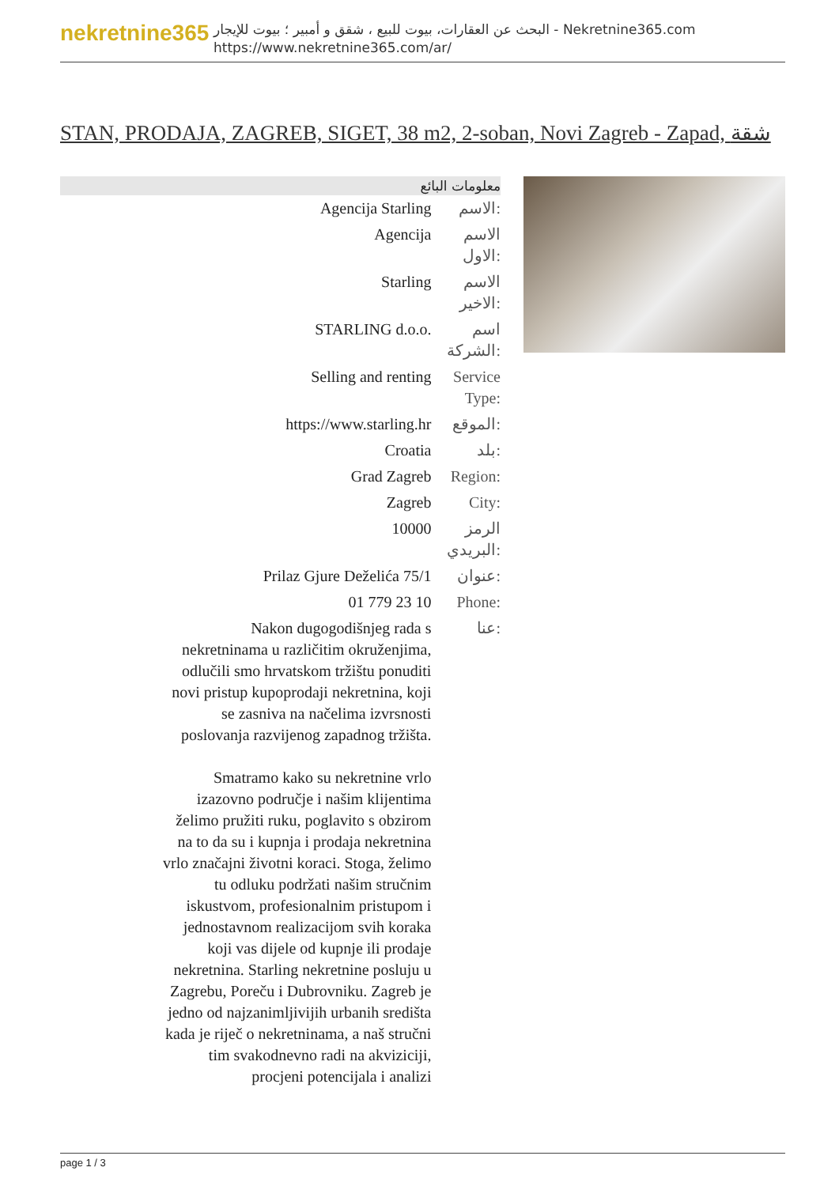nekretnine365
البحث عن العقارات، بيوت للبيع ، شقق و أمبير ؛ بيوت للإيجار - Nekretnine365.com
https://www.nekretnine365.com/ar/
STAN, PRODAJA, ZAGREB, SIGET, 38 m2, 2-soban, Novi Zagreb - Zapad, شقة
| معلومات البائع | |
| --- | --- |
| Agencija Starling | الاسم: |
| Agencija | الاسم الاول: |
| Starling | الاسم الاخير: |
| STARLING d.o.o. | اسم الشركة: |
| Selling and renting | Service Type: |
| https://www.starling.hr | الموقع: |
| Croatia | بلد: |
| Grad Zagreb | Region: |
| Zagreb | City: |
| 10000 | الرمز البريدي: |
| Prilaz Gjure Deželića 75/1 | عنوان: |
| 01 779 23 10 | Phone: |
| Nakon dugogodišnjeg rada s nekretninama u različitim okruženjima, odlučili smo hrvatskom tržištu ponuditi novi pristup kupoprodaji nekretnina, koji se zasniva na načelima izvrsnosti poslovanja razvijenog zapadnog tržišta. Smatramo kako su nekretnine vrlo izazovno područje i našim klijentima želimo pružiti ruku, poglavito s obzirom na to da su i kupnja i prodaja nekretnina vrlo značajni životni koraci. Stoga, želimo tu odluku podržati našim stručnim iskustvom, profesionalnim pristupom i jednostavnom realizacijom svih koraka koji vas dijele od kupnje ili prodaje nekretnina. Starling nekretnine posluju u Zagrebu, Poreču i Dubrovniku. Zagreb je jedno od najzanimljivijih urbanih središta kada je riječ o nekretninama, a naš stručni tim svakodnevno radi na akviziciji, procjeni potencijala i analizi | عنا: |
page 1 / 3